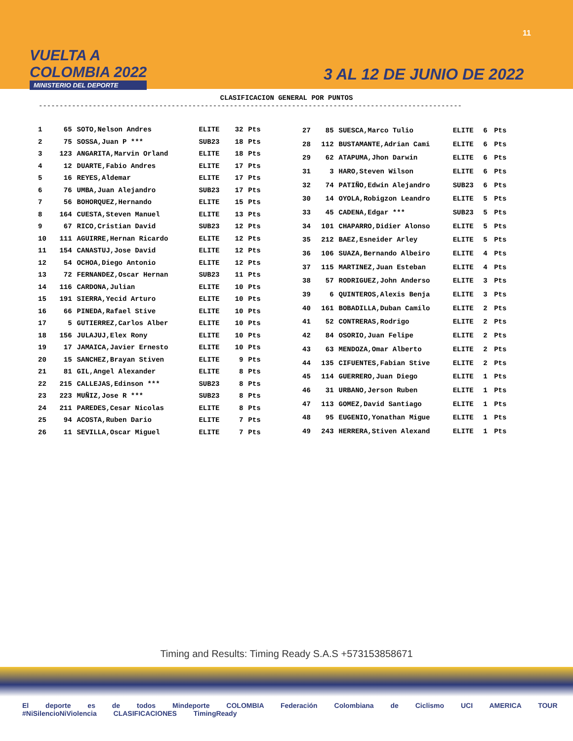VUELTA A
COLOMBIA 2022
MINISTERIO DEL DEPORTE
11
3 AL 12 DE JUNIO DE 2022
CLASIFICACION GENERAL POR PUNTOS
------------------------------------------------------------------------------------------------------
| 1 | 65 | SOTO,Nelson Andres | ELITE | 32 | Pts |
| 2 | 75 | SOSSA,Juan P *** | SUB23 | 18 | Pts |
| 3 | 123 | ANGARITA,Marvin Orland | ELITE | 18 | Pts |
| 4 | 12 | DUARTE,Fabio Andres | ELITE | 17 | Pts |
| 5 | 16 | REYES,Aldemar | ELITE | 17 | Pts |
| 6 | 76 | UMBA,Juan Alejandro | SUB23 | 17 | Pts |
| 7 | 56 | BOHORQUEZ,Hernando | ELITE | 15 | Pts |
| 8 | 164 | CUESTA,Steven Manuel | ELITE | 13 | Pts |
| 9 | 67 | RICO,Cristian David | SUB23 | 12 | Pts |
| 10 | 111 | AGUIRRE,Hernan Ricardo | ELITE | 12 | Pts |
| 11 | 154 | CANASTUJ,Jose David | ELITE | 12 | Pts |
| 12 | 54 | OCHOA,Diego Antonio | ELITE | 12 | Pts |
| 13 | 72 | FERNANDEZ,Oscar Hernan | SUB23 | 11 | Pts |
| 14 | 116 | CARDONA,Julian | ELITE | 10 | Pts |
| 15 | 191 | SIERRA,Yecid Arturo | ELITE | 10 | Pts |
| 16 | 66 | PINEDA,Rafael Stive | ELITE | 10 | Pts |
| 17 | 5 | GUTIERREZ,Carlos Alber | ELITE | 10 | Pts |
| 18 | 156 | JULAJUJ,Elex Rony | ELITE | 10 | Pts |
| 19 | 17 | JAMAICA,Javier Ernesto | ELITE | 10 | Pts |
| 20 | 15 | SANCHEZ,Brayan Stiven | ELITE | 9 | Pts |
| 21 | 81 | GIL,Angel Alexander | ELITE | 8 | Pts |
| 22 | 215 | CALLEJAS,Edinson *** | SUB23 | 8 | Pts |
| 23 | 223 | MUÑIZ,Jose R *** | SUB23 | 8 | Pts |
| 24 | 211 | PAREDES,Cesar Nicolas | ELITE | 8 | Pts |
| 25 | 94 | ACOSTA,Ruben Dario | ELITE | 7 | Pts |
| 26 | 11 | SEVILLA,Oscar Miguel | ELITE | 7 | Pts |
| 27 | 85 | SUESCA,Marco Tulio | ELITE | 6 | Pts |
| 28 | 112 | BUSTAMANTE,Adrian Cami | ELITE | 6 | Pts |
| 29 | 62 | ATAPUMA,Jhon Darwin | ELITE | 6 | Pts |
| 31 | 3 | HARO,Steven Wilson | ELITE | 6 | Pts |
| 32 | 74 | PATIÑO,Edwin Alejandro | SUB23 | 6 | Pts |
| 30 | 14 | OYOLA,Robigzon Leandro | ELITE | 5 | Pts |
| 33 | 45 | CADENA,Edgar *** | SUB23 | 5 | Pts |
| 34 | 101 | CHAPARRO,Didier Alonso | ELITE | 5 | Pts |
| 35 | 212 | BAEZ,Esneider Arley | ELITE | 5 | Pts |
| 36 | 106 | SUAZA,Bernando Albeiro | ELITE | 4 | Pts |
| 37 | 115 | MARTINEZ,Juan Esteban | ELITE | 4 | Pts |
| 38 | 57 | RODRIGUEZ,John Anderso | ELITE | 3 | Pts |
| 39 | 6 | QUINTEROS,Alexis Benja | ELITE | 3 | Pts |
| 40 | 161 | BOBADILLA,Duban Camilo | ELITE | 2 | Pts |
| 41 | 52 | CONTRERAS,Rodrigo | ELITE | 2 | Pts |
| 42 | 84 | OSORIO,Juan Felipe | ELITE | 2 | Pts |
| 43 | 63 | MENDOZA,Omar Alberto | ELITE | 2 | Pts |
| 44 | 135 | CIFUENTES,Fabian Stive | ELITE | 2 | Pts |
| 45 | 114 | GUERRERO,Juan Diego | ELITE | 1 | Pts |
| 46 | 31 | URBANO,Jerson Ruben | ELITE | 1 | Pts |
| 47 | 113 | GOMEZ,David Santiago | ELITE | 1 | Pts |
| 48 | 95 | EUGENIO,Yonathan Migue | ELITE | 1 | Pts |
| 49 | 243 | HERRERA,Stiven Alexand | ELITE | 1 | Pts |
Timing and Results: Timing Ready S.A.S +573153858671
El deporte es de todos Mindeporte COLOMBIA Federación Colombiana de Ciclismo UCI AMERICA TOUR #NiSilencioNiViolencia CLASIFICACIONES TimingReady